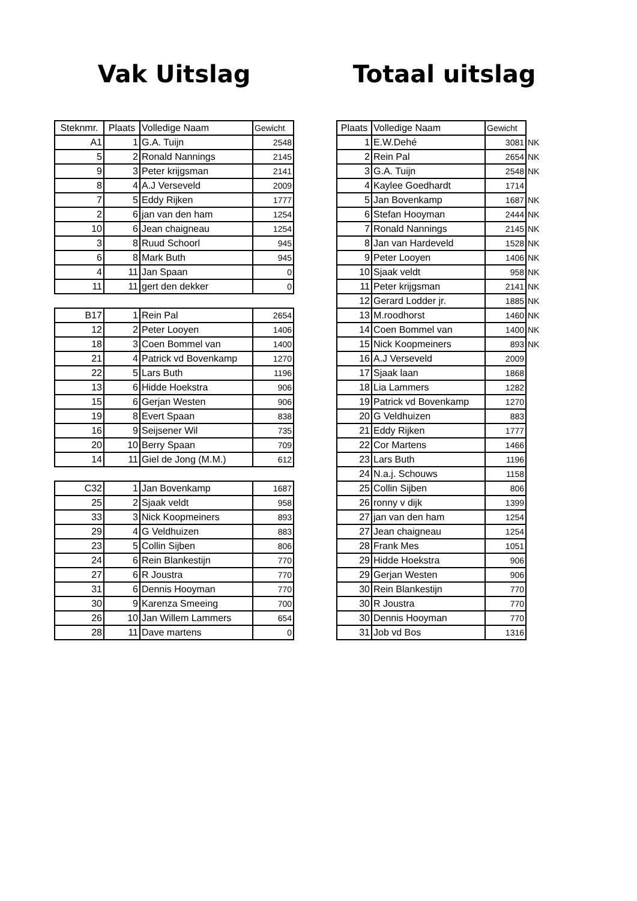Vak Uitslag
| Steknmr. | Plaats | Volledige Naam | Gewicht |
| --- | --- | --- | --- |
| A1 | 1 | G.A. Tuijn | 2548 |
| 5 | 2 | Ronald Nannings | 2145 |
| 9 | 3 | Peter krijgsman | 2141 |
| 8 | 4 | A.J Verseveld | 2009 |
| 7 | 5 | Eddy Rijken | 1777 |
| 2 | 6 | jan van den ham | 1254 |
| 10 | 6 | Jean chaigneau | 1254 |
| 3 | 8 | Ruud Schoorl | 945 |
| 6 | 8 | Mark Buth | 945 |
| 4 | 11 | Jan Spaan | 0 |
| 11 | 11 | gert den dekker | 0 |
| B17 | 1 | Rein Pal | 2654 |
| 12 | 2 | Peter Looyen | 1406 |
| 18 | 3 | Coen Bommel van | 1400 |
| 21 | 4 | Patrick vd Bovenkamp | 1270 |
| 22 | 5 | Lars Buth | 1196 |
| 13 | 6 | Hidde Hoekstra | 906 |
| 15 | 6 | Gerjan Westen | 906 |
| 19 | 8 | Evert Spaan | 838 |
| 16 | 9 | Seijsener Wil | 735 |
| 20 | 10 | Berry Spaan | 709 |
| 14 | 11 | Giel de Jong (M.M.) | 612 |
| C32 | 1 | Jan Bovenkamp | 1687 |
| 25 | 2 | Sjaak veldt | 958 |
| 33 | 3 | Nick Koopmeiners | 893 |
| 29 | 4 | G Veldhuizen | 883 |
| 23 | 5 | Collin Sijben | 806 |
| 24 | 6 | Rein Blankestijn | 770 |
| 27 | 6 | R Joustra | 770 |
| 31 | 6 | Dennis Hooyman | 770 |
| 30 | 9 | Karenza Smeeing | 700 |
| 26 | 10 | Jan Willem Lammers | 654 |
| 28 | 11 | Dave martens | 0 |
Totaal uitslag
| Plaats | Volledige Naam | Gewicht | |
| 1 | E.W.Dehé | 3081 | NK |
| 2 | Rein Pal | 2654 | NK |
| 3 | G.A. Tuijn | 2548 | NK |
| 4 | Kaylee Goedhardt | 1714 | |
| 5 | Jan Bovenkamp | 1687 | NK |
| 6 | Stefan Hooyman | 2444 | NK |
| 7 | Ronald Nannings | 2145 | NK |
| 8 | Jan van Hardeveld | 1528 | NK |
| 9 | Peter Looyen | 1406 | NK |
| 10 | Sjaak veldt | 958 | NK |
| 11 | Peter krijgsman | 2141 | NK |
| 12 | Gerard Lodder jr. | 1885 | NK |
| 13 | M.roodhorst | 1460 | NK |
| 14 | Coen Bommel van | 1400 | NK |
| 15 | Nick Koopmeiners | 893 | NK |
| 16 | A.J Verseveld | 2009 | |
| 17 | Sjaak laan | 1868 | |
| 18 | Lia Lammers | 1282 | |
| 19 | Patrick vd Bovenkamp | 1270 | |
| 20 | G Veldhuizen | 883 | |
| 21 | Eddy Rijken | 1777 | |
| 22 | Cor Martens | 1466 | |
| 23 | Lars Buth | 1196 | |
| 24 | N.a.j. Schouws | 1158 | |
| 25 | Collin Sijben | 806 | |
| 26 | ronny v dijk | 1399 | |
| 27 | jan van den ham | 1254 | |
| 27 | Jean chaigneau | 1254 | |
| 28 | Frank Mes | 1051 | |
| 29 | Hidde Hoekstra | 906 | |
| 29 | Gerjan Westen | 906 | |
| 30 | Rein Blankestijn | 770 | |
| 30 | R Joustra | 770 | |
| 30 | Dennis Hooyman | 770 | |
| 31 | Job vd Bos | 1316 | |